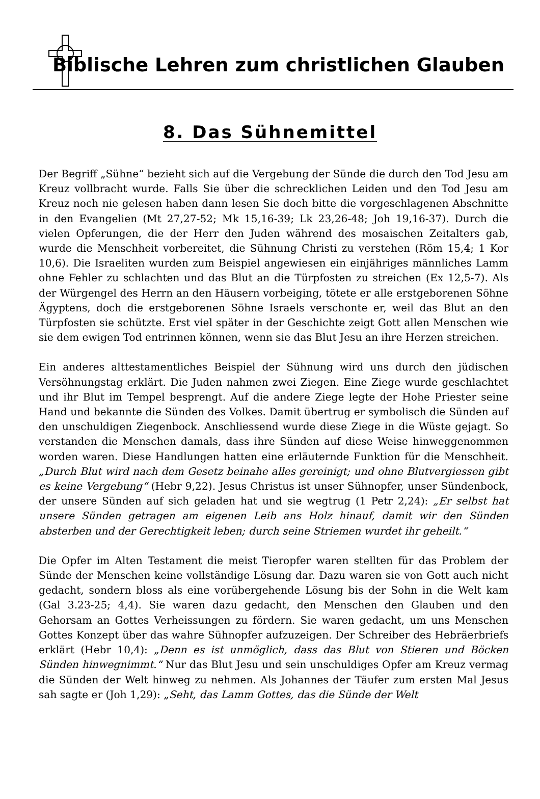Biblische Lehren zum christlichen Glauben
8. Das Sühnemittel
Der Begriff „Sühne“ bezieht sich auf die Vergebung der Sünde die durch den Tod Jesu am Kreuz vollbracht wurde. Falls Sie über die schrecklichen Leiden und den Tod Jesu am Kreuz noch nie gelesen haben dann lesen Sie doch bitte die vorgeschlagenen Abschnitte in den Evangelien (Mt 27,27-52; Mk 15,16-39; Lk 23,26-48; Joh 19,16-37). Durch die vielen Opferungen, die der Herr den Juden während des mosaischen Zeitalters gab, wurde die Menschheit vorbereitet, die Sühnung Christi zu verstehen (Röm 15,4; 1 Kor 10,6). Die Israeliten wurden zum Beispiel angewiesen ein einjähriges männliches Lamm ohne Fehler zu schlachten und das Blut an die Türpfosten zu streichen (Ex 12,5-7). Als der Würgengel des Herrn an den Häusern vorbeiging, tötete er alle erstgeborenen Söhne Ägyptens, doch die erstgeborenen Söhne Israels verschonte er, weil das Blut an den Türpfosten sie schützte. Erst viel später in der Geschichte zeigt Gott allen Menschen wie sie dem ewigen Tod entrinnen können, wenn sie das Blut Jesu an ihre Herzen streichen.
Ein anderes alttestamentliches Beispiel der Sühnung wird uns durch den jüdischen Versöhnungstag erklärt. Die Juden nahmen zwei Ziegen. Eine Ziege wurde geschlachtet und ihr Blut im Tempel besprengt. Auf die andere Ziege legte der Hohe Priester seine Hand und bekannte die Sünden des Volkes. Damit übertrug er symbolisch die Sünden auf den unschuldigen Ziegenbock. Anschliessend wurde diese Ziege in die Wüste gejagt. So verstanden die Menschen damals, dass ihre Sünden auf diese Weise hinweggenommen worden waren. Diese Handlungen hatten eine erläuternde Funktion für die Menschheit. „Durch Blut wird nach dem Gesetz beinahe alles gereinigt; und ohne Blutvergiessen gibt es keine Vergebung“ (Hebr 9,22). Jesus Christus ist unser Sühnopfer, unser Sündenbock, der unsere Sünden auf sich geladen hat und sie wegtrug (1 Petr 2,24): „Er selbst hat unsere Sünden getragen am eigenen Leib ans Holz hinauf, damit wir den Sünden absterben und der Gerechtigkeit leben; durch seine Striemen wurdet ihr geheilt.“
Die Opfer im Alten Testament die meist Tieropfer waren stellten für das Problem der Sünde der Menschen keine vollständige Lösung dar. Dazu waren sie von Gott auch nicht gedacht, sondern bloss als eine vorübergehende Lösung bis der Sohn in die Welt kam (Gal 3.23-25; 4,4). Sie waren dazu gedacht, den Menschen den Glauben und den Gehorsam an Gottes Verheissungen zu fördern. Sie waren gedacht, um uns Menschen Gottes Konzept über das wahre Sühnopfer aufzuzeigen. Der Schreiber des Hebräerbriefs erklärt (Hebr 10,4): „Denn es ist unmöglich, dass das Blut von Stieren und Böcken Sünden hinwegnimmt.“ Nur das Blut Jesu und sein unschuldiges Opfer am Kreuz vermag die Sünden der Welt hinweg zu nehmen. Als Johannes der Täufer zum ersten Mal Jesus sah sagte er (Joh 1,29): „Seht, das Lamm Gottes, das die Sünde der Welt